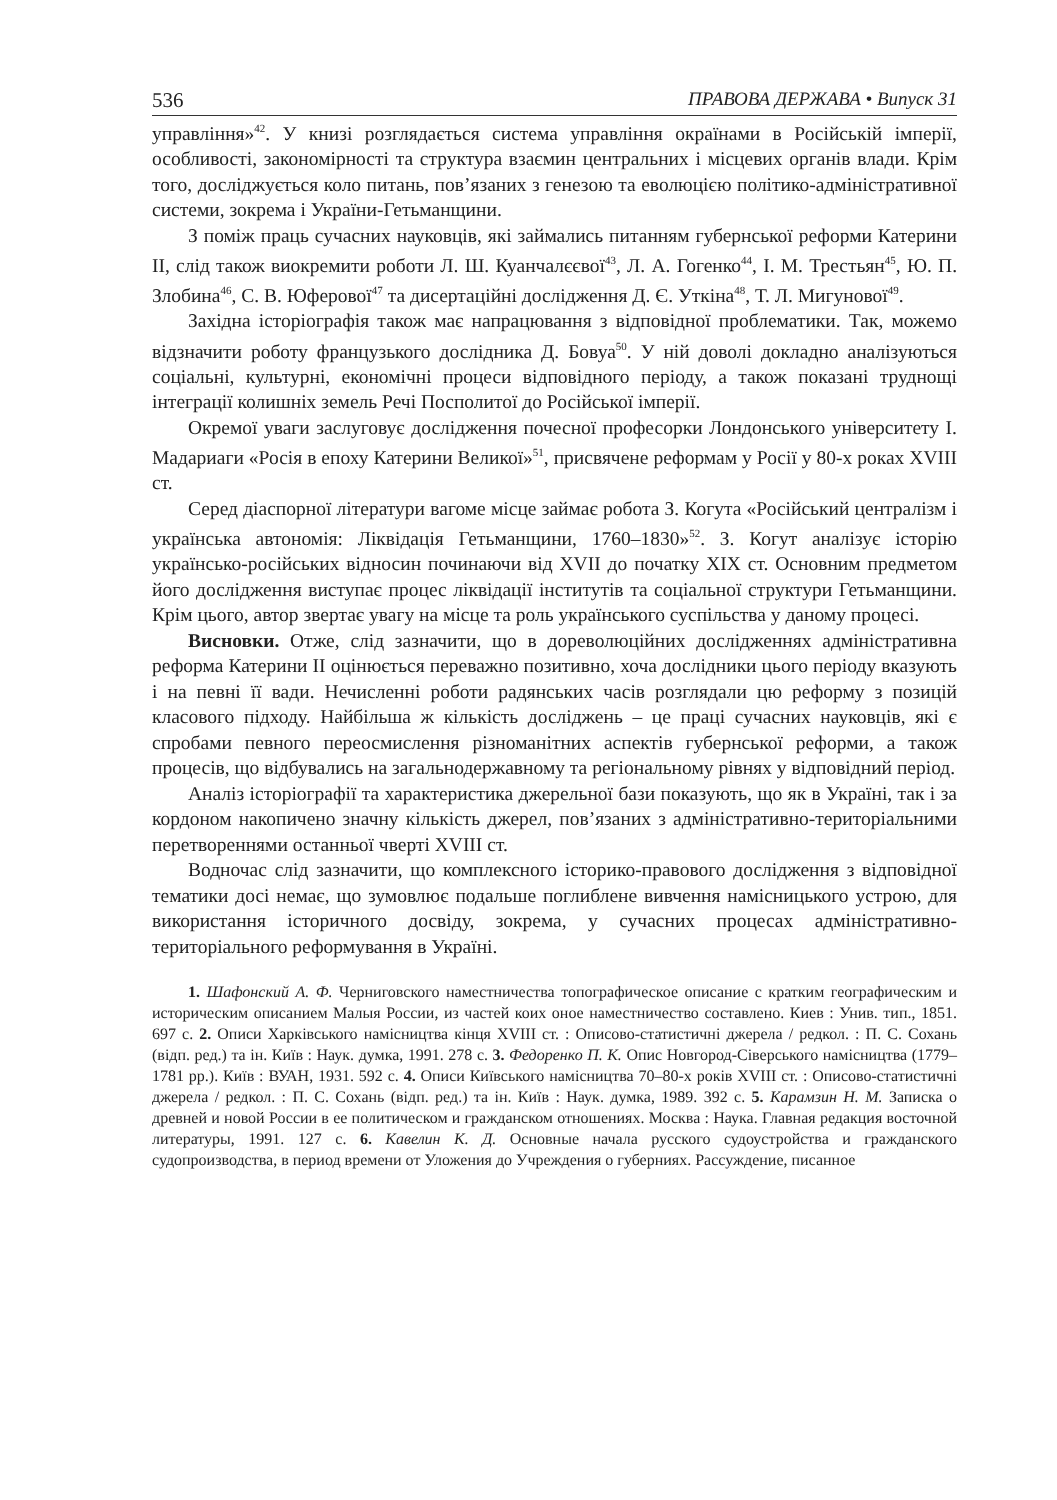536 ПРАВОВА ДЕРЖАВА • Випуск 31
управління»<sup>42</sup>. У книзі розглядається система управління окраїнами в Російській імперії, особливості, закономірності та структура взаємин центральних і місцевих органів влади. Крім того, досліджується коло питань, пов’язаних з генезою та еволюцією політико-адміністративної системи, зокрема і України-Гетьманщини.
З поміж праць сучасних науковців, які займались питанням губернської реформи Катерини ІІ, слід також виокремити роботи Л. Ш. Куанчалєєвої<sup>43</sup>, Л. А. Гогенко<sup>44</sup>, І. М. Трестьян<sup>45</sup>, Ю. П. Злобина<sup>46</sup>, С. В. Юферової<sup>47</sup> та дисертаційні дослідження Д. Є. Уткіна<sup>48</sup>, Т. Л. Мигунової<sup>49</sup>.
Західна історіографія також має напрацювання з відповідної проблематики. Так, можемо відзначити роботу французького дослідника Д. Бовуа<sup>50</sup>. У ній доволі докладно аналізуються соціальні, культурні, економічні процеси відповідного періоду, а також показані труднощі інтеграції колишніх земель Речі Посполитої до Російської імперії.
Окремої уваги заслуговує дослідження почесної професорки Лондонського університету І. Мадариаги «Росія в епоху Катерини Великої»<sup>51</sup>, присвячене реформам у Росії у 80-х роках XVIII ст.
Серед діаспорної літератури вагоме місце займає робота З. Когута «Російський централізм і українська автономія: Ліквідація Гетьманщини, 1760–1830»<sup>52</sup>. З. Когут аналізує історію українсько-російських відносин починаючи від XVII до початку XIX ст. Основним предметом його дослідження виступає процес ліквідації інститутів та соціальної структури Гетьманщини. Крім цього, автор звертає увагу на місце та роль українського суспільства у даному процесі.
Висновки. Отже, слід зазначити, що в дореволюційних дослідженнях адміністративна реформа Катерини ІІ оцінюється переважно позитивно, хоча дослідники цього періоду вказують і на певні її вади. Нечисленні роботи радянських часів розглядали цю реформу з позицій класового підходу. Найбільша ж кількість досліджень – це праці сучасних науковців, які є спробами певного переосмислення різноманітних аспектів губернської реформи, а також процесів, що відбувались на загальнодержавному та регіональному рівнях у відповідний період.
Аналіз історіографії та характеристика джерельної бази показують, що як в Україні, так і за кордоном накопичено значну кількість джерел, пов’язаних з адміністративно-територіальними перетвореннями останньої чверті XVIII ст.
Водночас слід зазначити, що комплексного історико-правового дослідження з відповідної тематики досі немає, що зумовлює подальше поглиблене вивчення намісницького устрою, для використання історичного досвіду, зокрема, у сучасних процесах адміністративно-територіального реформування в Україні.
1. Шафонский А. Ф. Черниговского наместничества топографическое описание с кратким географическим и историческим описанием Малыя России, из частей коих оное наместничество составлено. Киев : Унив. тип., 1851. 697 с. 2. Описи Харківського намісництва кінця XVIII ст. : Описово-статистичні джерела / редкол. : П. С. Сохань (відп. ред.) та ін. Київ : Наук. думка, 1991. 278 с. 3. Федоренко П. К. Опис Новгород-Сіверського намісництва (1779–1781 рр.). Київ : ВУАН, 1931. 592 с. 4. Описи Київського намісництва 70–80-х років XVIII ст. : Описово-статистичні джерела / редкол. : П. С. Сохань (відп. ред.) та ін. Київ : Наук. думка, 1989. 392 с. 5. Карамзин Н. М. Записка о древней и новой России в ее политическом и гражданском отношениях. Москва : Наука. Главная редакция восточной литературы, 1991. 127 с. 6. Кавелин К. Д. Основные начала русского судоустройства и гражданского судопроизводства, в период времени от Уложения до Учреждения о губерниях. Рассуждение, писанное